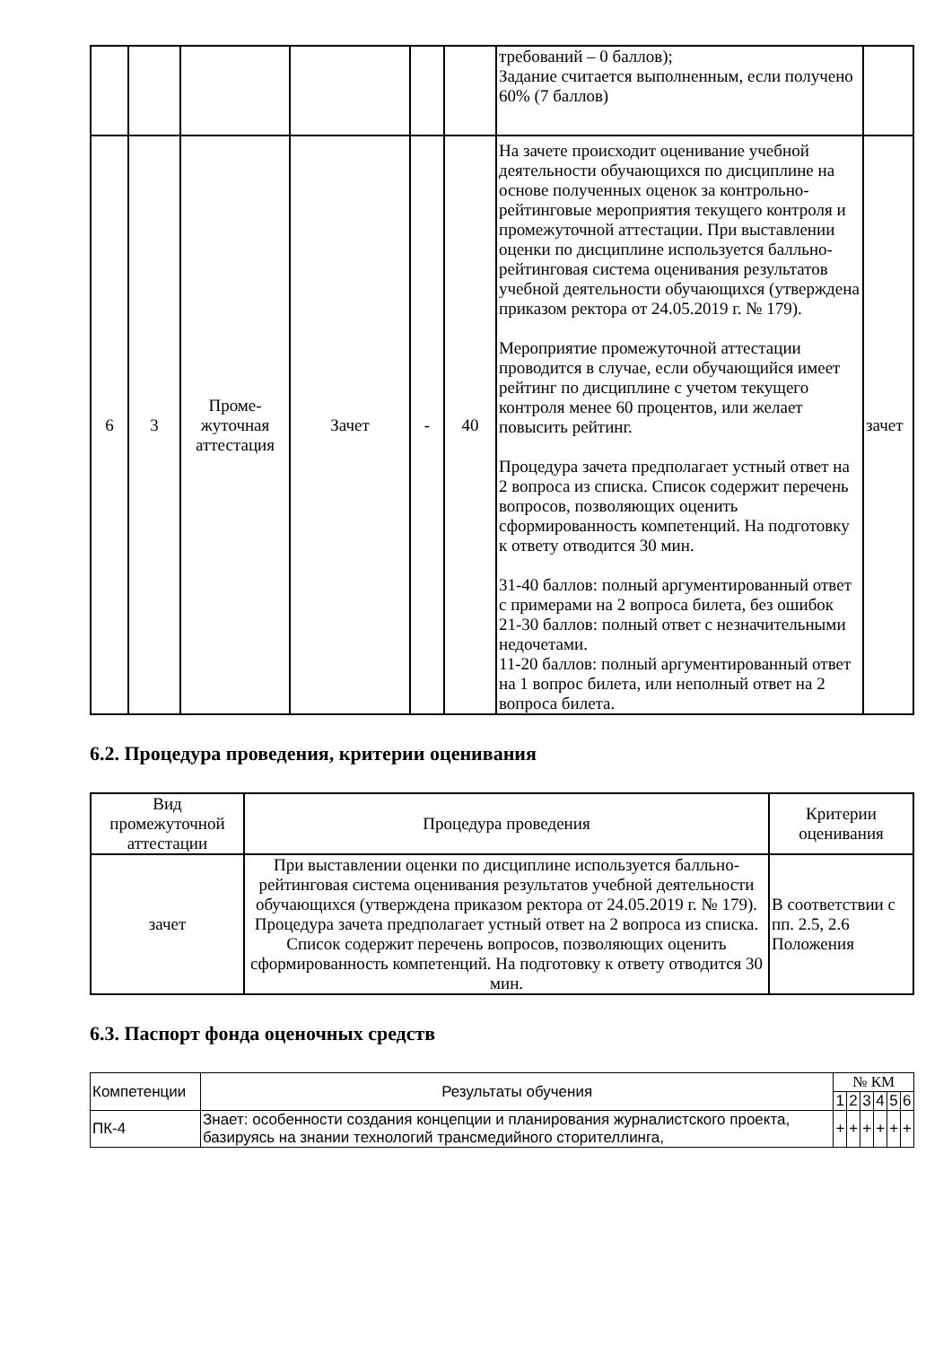| | | | | | | требований – 0 баллов); Задание считается выполненным, если получено 60% (7 баллов) | |
| 6 | 3 | Проме- жуточная аттестация | Зачет | - | 40 | На зачете происходит оценивание учебной деятельности обучающихся по дисциплине на основе полученных оценок за контрольно-рейтинговые мероприятия текущего контроля и промежуточной аттестации. При выставлении оценки по дисциплине используется балльно-рейтинговая система оценивания результатов учебной деятельности обучающихся (утверждена приказом ректора от 24.05.2019 г. № 179). Мероприятие промежуточной аттестации проводится в случае, если обучающийся имеет рейтинг по дисциплине с учетом текущего контроля менее 60 процентов, или желает повысить рейтинг. Процедура зачета предполагает устный ответ на 2 вопроса из списка. Список содержит перечень вопросов, позволяющих оценить сформированность компетенций. На подготовку к ответу отводится 30 мин. 31-40 баллов: полный аргументированный ответ с примерами на 2 вопроса билета, без ошибок 21-30 баллов: полный ответ с незначительными недочетами. 11-20 баллов: полный аргументированный ответ на 1 вопрос билета, или неполный ответ на 2 вопроса билета. | зачет |
6.2. Процедура проведения, критерии оценивания
| Вид промежуточной аттестации | Процедура проведения | Критерии оценивания |
| --- | --- | --- |
| зачет | При выставлении оценки по дисциплине используется балльно-рейтинговая система оценивания результатов учебной деятельности обучающихся (утверждена приказом ректора от 24.05.2019 г. № 179). Процедура зачета предполагает устный ответ на 2 вопроса из списка. Список содержит перечень вопросов, позволяющих оценить сформированность компетенций. На подготовку к ответу отводится 30 мин. | В соответствии с пп. 2.5, 2.6 Положения |
6.3. Паспорт фонда оценочных средств
| Компетенции | Результаты обучения | № КМ | | | | | |
| --- | --- | --- | --- | --- | --- | --- | --- |
| | | 1 | 2 | 3 | 4 | 5 | 6 |
| ПК-4 | Знает: особенности создания концепции и планирования журналистского проекта, базируясь на знании технологий трансмедийного сторителлинга, | + | + | + | + | + | + |